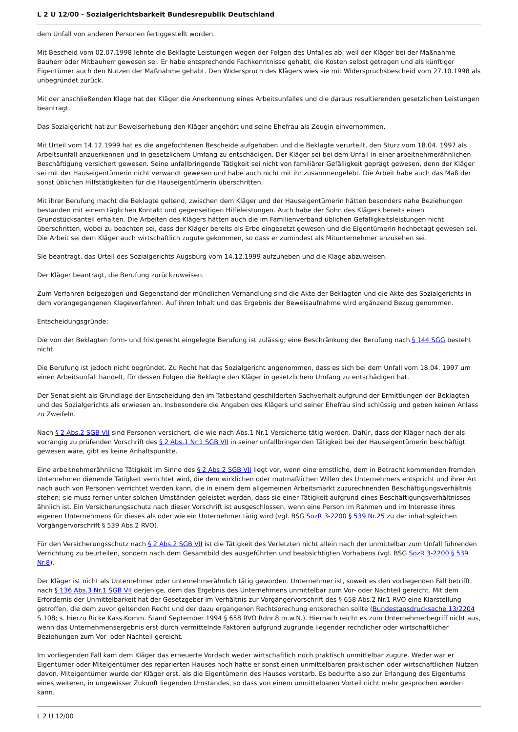L 2 U 12/00 - Sozialgerichtsbarkeit Bundesrepublik Deutschland
dem Unfall von anderen Personen fertiggestellt worden.
Mit Bescheid vom 02.07.1998 lehnte die Beklagte Leistungen wegen der Folgen des Unfalles ab, weil der Kläger bei der Maßnahme Bauherr oder Mitbauherr gewesen sei. Er habe entsprechende Fachkenntnisse gehabt, die Kosten selbst getragen und als künftiger Eigentümer auch den Nutzen der Maßnahme gehabt. Den Widerspruch des Klägers wies sie mit Widerspruchsbescheid vom 27.10.1998 als unbegründet zurück.
Mit der anschließenden Klage hat der Kläger die Anerkennung eines Arbeitsunfalles und die daraus resultierenden gesetzlichen Leistungen beantragt.
Das Sozialgericht hat zur Beweiserhebung den Kläger angehört und seine Ehefrau als Zeugin einvernommen.
Mit Urteil vom 14.12.1999 hat es die angefochtenen Bescheide aufgehoben und die Beklagte verurteilt, den Sturz vom 18.04. 1997 als Arbeitsunfall anzuerkennen und in gesetzlichem Umfang zu entschädigen. Der Kläger sei bei dem Unfall in einer arbeitnehmerähnlichen Beschäftigung versichert gewesen. Seine unfallbringende Tätigkeit sei nicht von familiärer Gefälligkeit geprägt gewesen, denn der Kläger sei mit der Hauseigentümerin nicht verwandt gewesen und habe auch nicht mit ihr zusammengelebt. Die Arbeit habe auch das Maß der sonst üblichen Hilfstätigkeiten für die Hauseigentümerin überschritten.
Mit ihrer Berufung macht die Beklagte geltend, zwischen dem Kläger und der Hauseigentümerin hätten besonders nahe Beziehungen bestanden mit einem täglichen Kontakt und gegenseitigen Hilfeleistungen. Auch habe der Sohn des Klägers bereits einen Grundstücksanteil erhalten. Die Arbeiten des Klägers hätten auch die im Familienverband üblichen Gefälligkeitsleistungen nicht überschritten, wobei zu beachten sei, dass der Kläger bereits als Erbe eingesetzt gewesen und die Eigentümerin hochbetagt gewesen sei. Die Arbeit sei dem Kläger auch wirtschaftlich zugute gekommen, so dass er zumindest als Mitunternehmer anzusehen sei.
Sie beantragt, das Urteil des Sozialgerichts Augsburg vom 14.12.1999 aufzuheben und die Klage abzuweisen.
Der Kläger beantragt, die Berufung zurückzuweisen.
Zum Verfahren beigezogen und Gegenstand der mündlichen Verhandlung sind die Akte der Beklagten und die Akte des Sozialgerichts in dem vorangegangenen Klageverfahren. Auf ihren Inhalt und das Ergebnis der Beweisaufnahme wird ergänzend Bezug genommen.
Entscheidungsgründe:
Díe von der Beklagten form- und fristgerecht eingelegte Berufung ist zulässig; eine Beschränkung der Berufung nach § 144 SGG besteht nicht.
Die Berufung ist jedoch nicht begründet. Zu Recht hat das Sozialgericht angenommen, dass es sich bei dem Unfall vom 18.04. 1997 um einen Arbeitsunfall handelt, für dessen Folgen die Beklagte den Kläger in gesetzlichem Umfang zu entschädigen hat.
Der Senat sieht als Grundlage der Entscheidung den im Tatbestand geschilderten Sachverhalt aufgrund der Ermittlungen der Beklagten und des Sozialgerichts als erwiesen an. Insbesondere die Angaben des Klägers und seiner Ehefrau sind schlüssig und geben keinen Anlass zu Zweifeln.
Nach § 2 Abs.2 SGB VII sind Personen versichert, die wie nach Abs.1 Nr.1 Versicherte tätig werden. Dafür, dass der Kläger nach der als vorrangig zu prüfenden Vorschrift des § 2 Abs.1 Nr.1 SGB VII in seiner unfallbringenden Tätigkeit bei der Hauseigentümerin beschäftigt gewesen wäre, gibt es keine Anhaltspunkte.
Eine arbeitnehmerähnliche Tätigkeit im Sinne des § 2 Abs.2 SGB VII liegt vor, wenn eine ernstliche, dem in Betracht kommenden fremden Unternehmen dienende Tätigkeit verrichtet wird, die dem wirklichen oder mutmaßlichen Willen des Unternehmers entspricht und ihrer Art nach auch von Personen verrichtet werden kann, die in einem dem allgemeinen Arbeitsmarkt zuzurechnenden Beschäftigungsverhältnis stehen; sie muss ferner unter solchen Umständen geleistet werden, dass sie einer Tätigkeit aufgrund eines Beschäftigungsverhältnisses ähnlich ist. Ein Versicherungsschutz nach dieser Vorschrift ist ausgeschlossen, wenn eine Person im Rahmen und im Interesse ihres eigenen Unternehmens für dieses als oder wie ein Unternehmer tätig wird (vgl. BSG SozR 3-2200 § 539 Nr.25 zu der inhaltsgleichen Vorgängervorschrift § 539 Abs.2 RVO).
Für den Versicherungsschutz nach § 2 Abs.2 SGB VII ist die Tätigkeit des Verletzten nicht allein nach der unmittelbar zum Unfall führenden Verrichtung zu beurteilen, sondern nach dem Gesamtbild des ausgeführten und beabsichtigten Vorhabens (vgl. BSG SozR 3-2200 § 539 Nr.8).
Der Kläger ist nicht als Unternehmer oder unternehmerähnlich tätig geworden. Unternehmer ist, soweit es den vorliegenden Fall betrifft, nach § 136 Abs.3 Nr.1 SGB VII derjenige, dem das Ergebnis des Unternehmens unmittelbar zum Vor- oder Nachteil gereicht. Mit dem Erfordernis der Unmittelbarkeit hat der Gesetzgeber im Verhältnis zur Vorgängervorschrift des § 658 Abs.2 Nr.1 RVO eine Klarstellung getroffen, die dem zuvor geltenden Recht und der dazu ergangenen Rechtsprechung entsprechen sollte (Bundestagsdrucksache 13/2204 S.108; s. hierzu Ricke Kass.Komm. Stand September 1994 § 658 RVO Rdnr.8 m.w.N.). Hiernach reicht es zum Unternehmerbegriff nicht aus, wenn das Unternehmensergebnis erst durch vermittelnde Faktoren aufgrund zugrunde liegender rechtlicher oder wirtschaftlicher Beziehungen zum Vor- oder Nachteil gereicht.
Im vorliegenden Fall kam dem Kläger das erneuerte Vordach weder wirtschaftlich noch praktisch unmittelbar zugute. Weder war er Eigentümer oder Miteigentümer des reparierten Hauses noch hatte er sonst einen unmittelbaren praktischen oder wirtschaftlichen Nutzen davon. Miteigentümer wurde der Kläger erst, als die Eigentümerin des Hauses verstarb. Es bedurfte also zur Erlangung des Eigentums eines weiteren, in ungewisser Zukunft liegenden Umstandes, so dass von einem unmittelbaren Vorteil nicht mehr gesprochen werden kann.
L 2 U 12/00